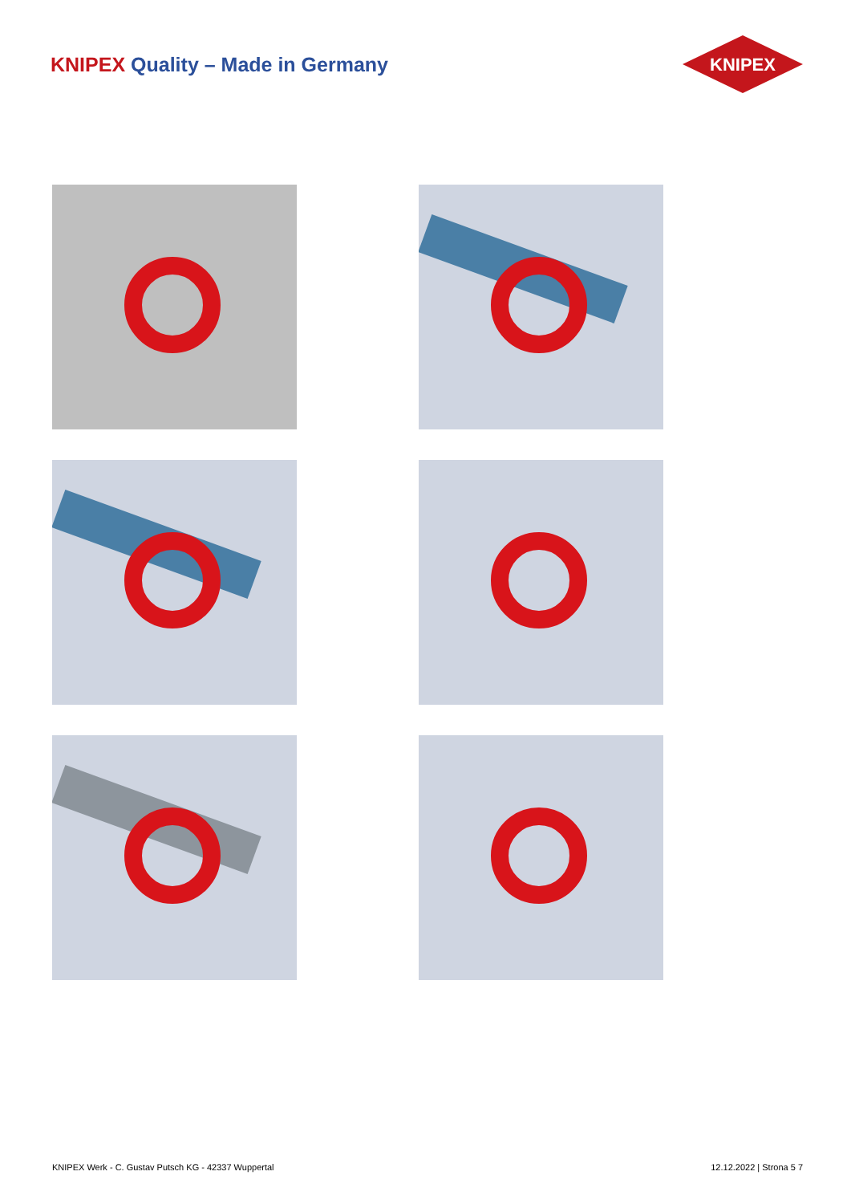KNIPEX Quality – Made in Germany
KNIPEX
KNIPEX Werk - C. Gustav Putsch KG - 42337 Wuppertal
12.12.2022 | Strona 5 7